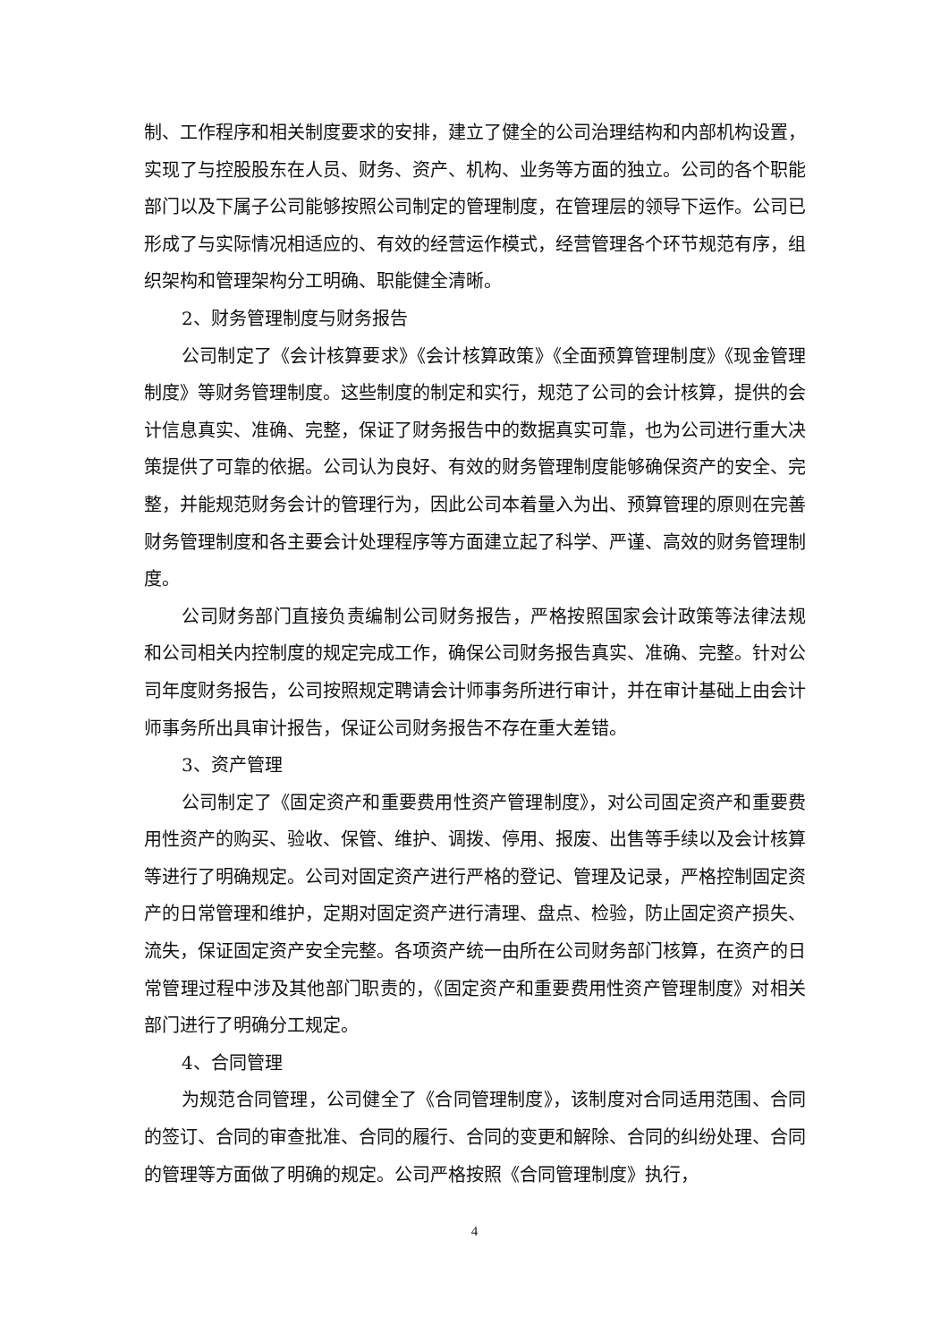制、工作程序和相关制度要求的安排，建立了健全的公司治理结构和内部机构设置，实现了与控股股东在人员、财务、资产、机构、业务等方面的独立。公司的各个职能部门以及下属子公司能够按照公司制定的管理制度，在管理层的领导下运作。公司已形成了与实际情况相适应的、有效的经营运作模式，经营管理各个环节规范有序，组织架构和管理架构分工明确、职能健全清晰。
2、财务管理制度与财务报告
公司制定了《会计核算要求》《会计核算政策》《全面预算管理制度》《现金管理制度》等财务管理制度。这些制度的制定和实行，规范了公司的会计核算，提供的会计信息真实、准确、完整，保证了财务报告中的数据真实可靠，也为公司进行重大决策提供了可靠的依据。公司认为良好、有效的财务管理制度能够确保资产的安全、完整，并能规范财务会计的管理行为，因此公司本着量入为出、预算管理的原则在完善财务管理制度和各主要会计处理程序等方面建立起了科学、严谨、高效的财务管理制度。
公司财务部门直接负责编制公司财务报告，严格按照国家会计政策等法律法规和公司相关内控制度的规定完成工作，确保公司财务报告真实、准确、完整。针对公司年度财务报告，公司按照规定聘请会计师事务所进行审计，并在审计基础上由会计师事务所出具审计报告，保证公司财务报告不存在重大差错。
3、资产管理
公司制定了《固定资产和重要费用性资产管理制度》，对公司固定资产和重要费用性资产的购买、验收、保管、维护、调拨、停用、报废、出售等手续以及会计核算等进行了明确规定。公司对固定资产进行严格的登记、管理及记录，严格控制固定资产的日常管理和维护，定期对固定资产进行清理、盘点、检验，防止固定资产损失、流失，保证固定资产安全完整。各项资产统一由所在公司财务部门核算，在资产的日常管理过程中涉及其他部门职责的，《固定资产和重要费用性资产管理制度》对相关部门进行了明确分工规定。
4、合同管理
为规范合同管理，公司健全了《合同管理制度》，该制度对合同适用范围、合同的签订、合同的审查批准、合同的履行、合同的变更和解除、合同的纠纷处理、合同的管理等方面做了明确的规定。公司严格按照《合同管理制度》执行，
4